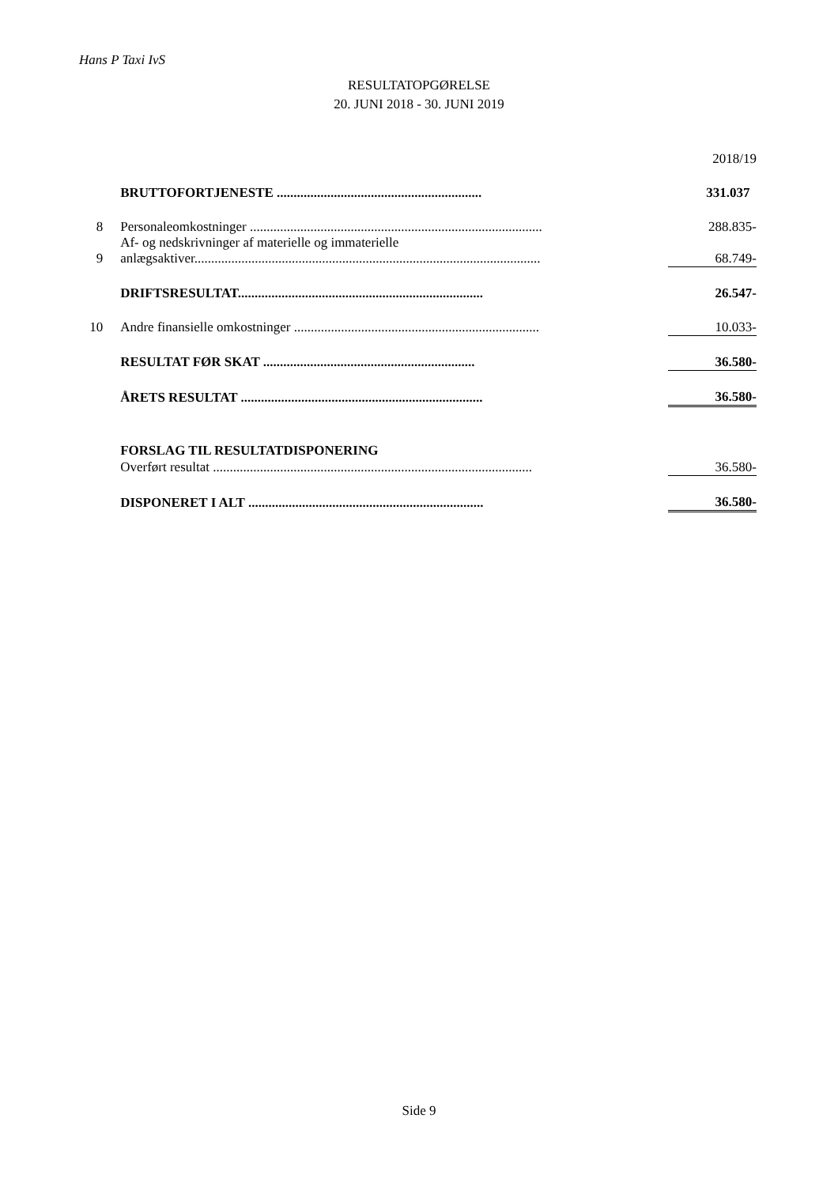Hans P Taxi IvS
RESULTATOPGØRELSE
20. JUNI 2018 - 30. JUNI 2019
| | | | 2018/19 |
| | BRUTTOFORTJENESTE ............................................................. | | 331.037 |
| 8 | Personaleomkostninger ....................................................................................... | | 288.835- |
| 9 | Af- og nedskrivninger af materielle og immaterielle anlægsaktiver....................................................................................................... | | 68.749- |
| | DRIFTSRESULTAT......................................................................... | | 26.547- |
| 10 | Andre finansielle omkostninger ......................................................................... | | 10.033- |
| | RESULTAT FØR SKAT ............................................................... | | 36.580- |
| | ÅRETS RESULTAT ........................................................................ | | 36.580- |
| | FORSLAG TIL RESULTATDISPONERING | | |
| | Overført resultat ............................................................................................... | | 36.580- |
| | DISPONERET I ALT ...................................................................... | | 36.580- |
Side 9